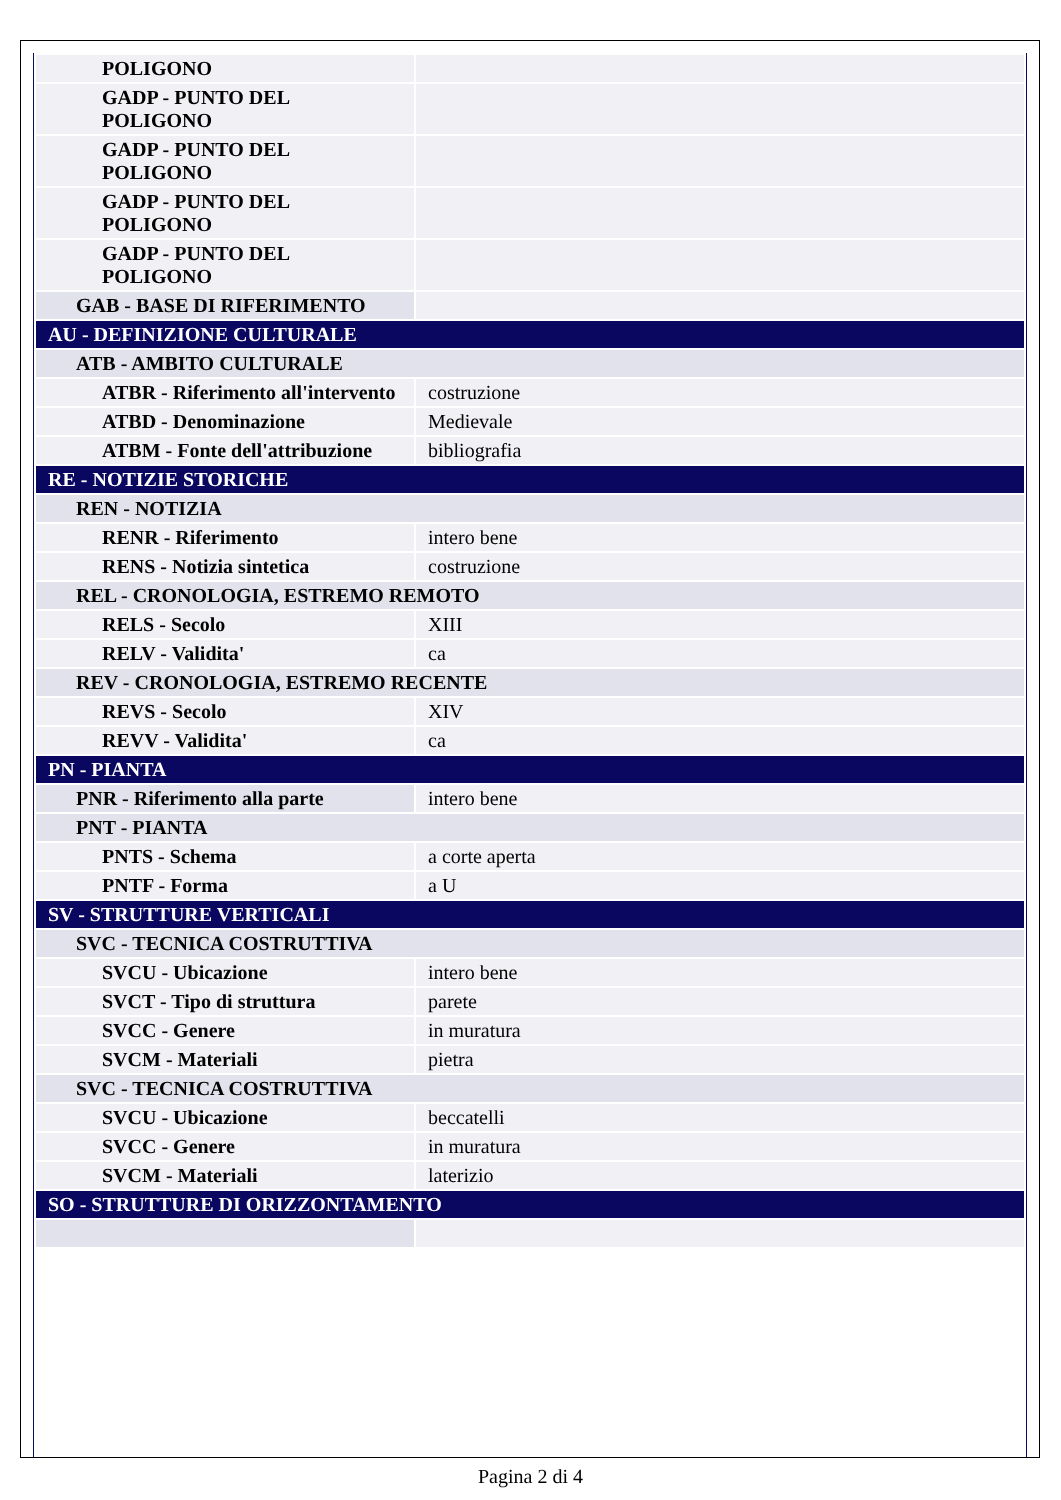| POLIGONO | |
| GADP - PUNTO DEL POLIGONO | |
| GADP - PUNTO DEL POLIGONO | |
| GADP - PUNTO DEL POLIGONO | |
| GADP - PUNTO DEL POLIGONO | |
| GAB - BASE DI RIFERIMENTO | |
| AU - DEFINIZIONE CULTURALE | |
| ATB - AMBITO CULTURALE | |
| ATBR - Riferimento all'intervento | costruzione |
| ATBD - Denominazione | Medievale |
| ATBM - Fonte dell'attribuzione | bibliografia |
| RE - NOTIZIE STORICHE | |
| REN - NOTIZIA | |
| RENR - Riferimento | intero bene |
| RENS - Notizia sintetica | costruzione |
| REL - CRONOLOGIA, ESTREMO REMOTO | |
| RELS - Secolo | XIII |
| RELV - Validita' | ca |
| REV - CRONOLOGIA, ESTREMO RECENTE | |
| REVS - Secolo | XIV |
| REVV - Validita' | ca |
| PN - PIANTA | |
| PNR - Riferimento alla parte | intero bene |
| PNT - PIANTA | |
| PNTS - Schema | a corte aperta |
| PNTF - Forma | a U |
| SV - STRUTTURE VERTICALI | |
| SVC - TECNICA COSTRUTTIVA | |
| SVCU - Ubicazione | intero bene |
| SVCT - Tipo di struttura | parete |
| SVCC - Genere | in muratura |
| SVCM - Materiali | pietra |
| SVC - TECNICA COSTRUTTIVA | |
| SVCU - Ubicazione | beccatelli |
| SVCC - Genere | in muratura |
| SVCM - Materiali | laterizio |
| SO - STRUTTURE DI ORIZZONTAMENTO | |
Pagina 2 di 4